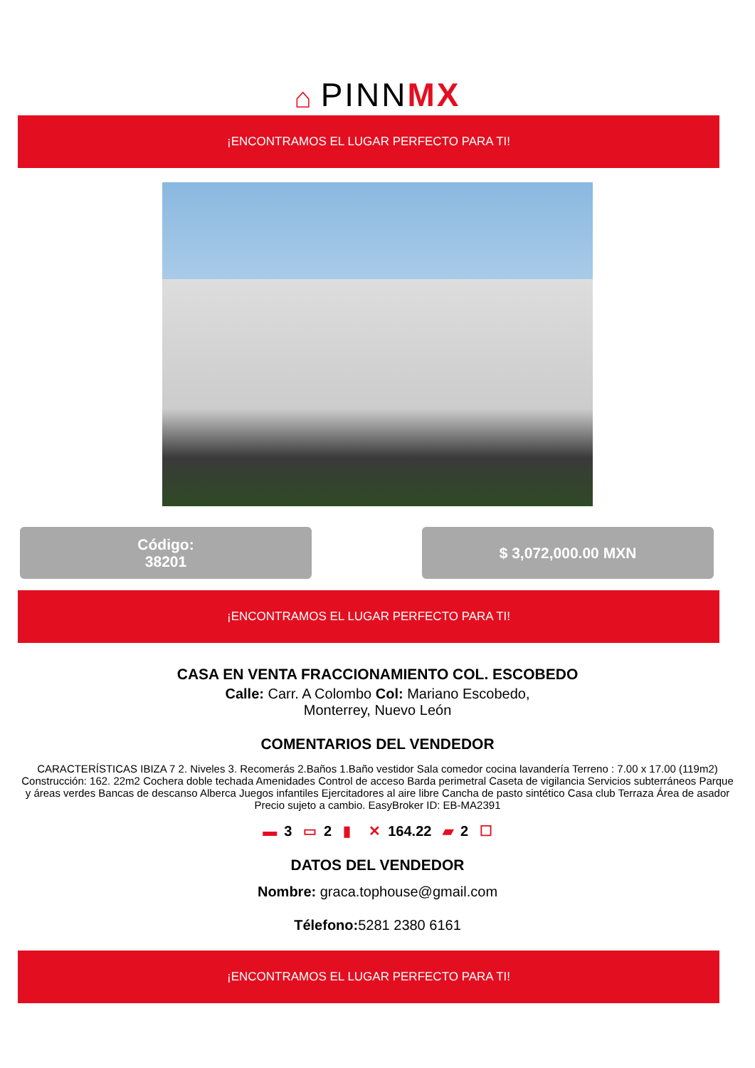⌂ PINNMX
¡ENCONTRAMOS EL LUGAR PERFECTO PARA TI!
Código:
38201
$ 3,072,000.00 MXN
¡ENCONTRAMOS EL LUGAR PERFECTO PARA TI!
CASA EN VENTA FRACCIONAMIENTO COL. ESCOBEDO
Calle: Carr. A Colombo Col: Mariano Escobedo,
Monterrey, Nuevo León
COMENTARIOS DEL VENDEDOR
CARACTERÍSTICAS IBIZA 7 2. Niveles 3. Recomerás 2.Baños 1.Baño vestidor Sala comedor cocina lavandería Terreno : 7.00 x 17.00 (119m2) Construcción: 162. 22m2 Cochera doble techada Amenidades Control de acceso Barda perimetral Caseta de vigilancia Servicios subterráneos Parque y áreas verdes Bancas de descanso Alberca Juegos infantiles Ejercitadores al aire libre Cancha de pasto sintético Casa club Terraza Área de asador Precio sujeto a cambio. EasyBroker ID: EB-MA2391
▬ 3 ▭ 2 ▮ ✕ 164.22 ▰ 2 ☐
DATOS DEL VENDEDOR
Nombre: graca.tophouse@gmail.com
Télefono: 5281 2380 6161
¡ENCONTRAMOS EL LUGAR PERFECTO PARA TI!